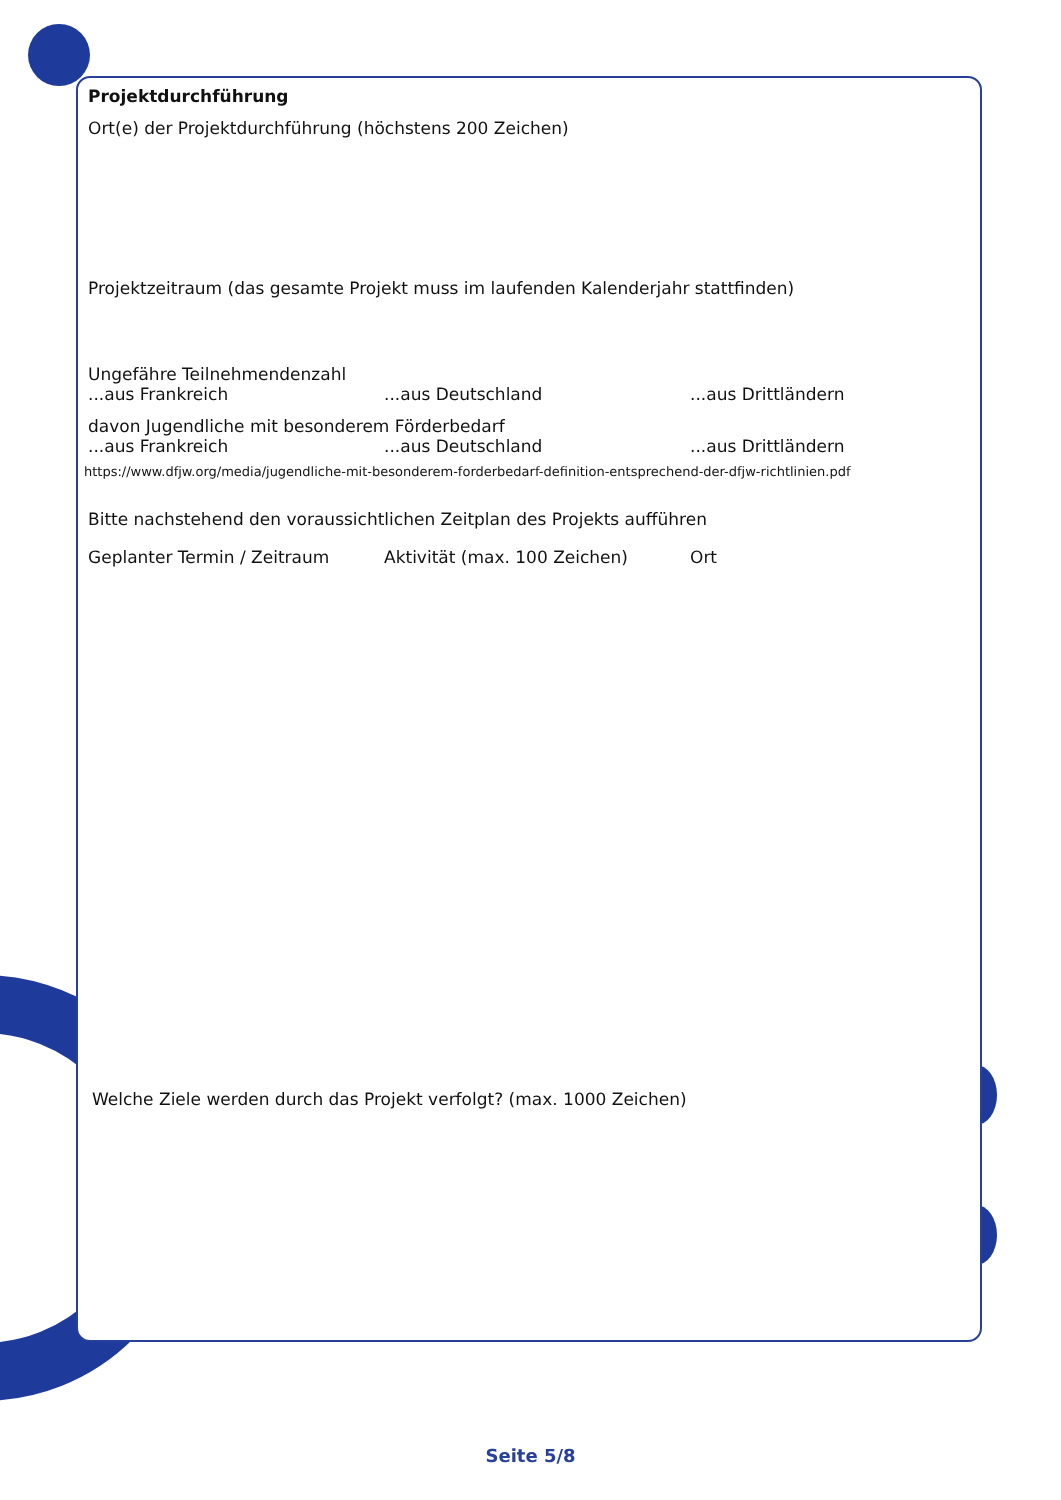Projektdurchführung
Ort(e) der Projektdurchführung (höchstens 200 Zeichen)
Projektzeitraum (das gesamte Projekt muss im laufenden Kalenderjahr stattfinden)
Ungefähre Teilnehmendenzahl
...aus Frankreich...aus Deutschland...aus Drittländern
davon Jugendliche mit besonderem Förderbedarf
...aus Frankreich...aus Deutschland...aus Drittländern
https://www.dfjw.org/media/jugendliche-mit-besonderem-forderbedarf-definition-entsprechend-der-dfjw-richtlinien.pdf
Bitte nachstehend den voraussichtlichen Zeitplan des Projekts aufführen
Geplanter Termin / Zeitraum Aktivität (max. 100 Zeichen) Ort
Welche Ziele werden durch das Projekt verfolgt? (max. 1000 Zeichen)
Seite 5/8